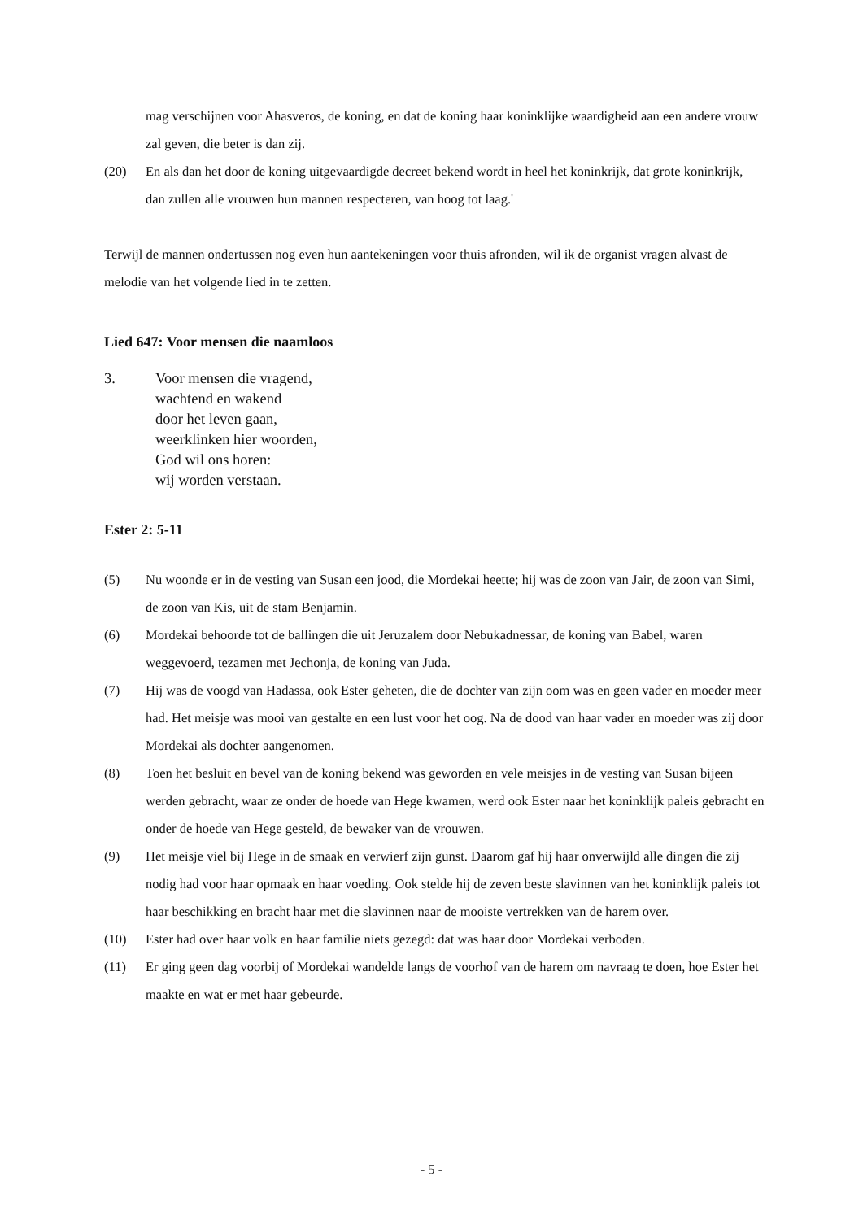mag verschijnen voor Ahasveros, de koning, en dat de koning haar koninklijke waardigheid aan een andere vrouw zal geven, die beter is dan zij.
(20) En als dan het door de koning uitgevaardigde decreet bekend wordt in heel het koninkrijk, dat grote koninkrijk, dan zullen alle vrouwen hun mannen respecteren, van hoog tot laag.'
Terwijl de mannen ondertussen nog even hun aantekeningen voor thuis afronden, wil ik de organist vragen alvast de melodie van het volgende lied in te zetten.
Lied 647: Voor mensen die naamloos
3. Voor mensen die vragend,
wachtend en wakend
door het leven gaan,
weerklinken hier woorden,
God wil ons horen:
wij worden verstaan.
Ester 2: 5-11
(5) Nu woonde er in de vesting van Susan een jood, die Mordekai heette; hij was de zoon van Jair, de zoon van Simi, de zoon van Kis, uit de stam Benjamin.
(6) Mordekai behoorde tot de ballingen die uit Jeruzalem door Nebukadnessar, de koning van Babel, waren weggevoerd, tezamen met Jechonja, de koning van Juda.
(7) Hij was de voogd van Hadassa, ook Ester geheten, die de dochter van zijn oom was en geen vader en moeder meer had. Het meisje was mooi van gestalte en een lust voor het oog. Na de dood van haar vader en moeder was zij door Mordekai als dochter aangenomen.
(8) Toen het besluit en bevel van de koning bekend was geworden en vele meisjes in de vesting van Susan bijeen werden gebracht, waar ze onder de hoede van Hege kwamen, werd ook Ester naar het koninklijk paleis gebracht en onder de hoede van Hege gesteld, de bewaker van de vrouwen.
(9) Het meisje viel bij Hege in de smaak en verwierf zijn gunst. Daarom gaf hij haar onverwijld alle dingen die zij nodig had voor haar opmaak en haar voeding. Ook stelde hij de zeven beste slavinnen van het koninklijk paleis tot haar beschikking en bracht haar met die slavinnen naar de mooiste vertrekken van de harem over.
(10) Ester had over haar volk en haar familie niets gezegd: dat was haar door Mordekai verboden.
(11) Er ging geen dag voorbij of Mordekai wandelde langs de voorhof van de harem om navraag te doen, hoe Ester het maakte en wat er met haar gebeurde.
- 5 -